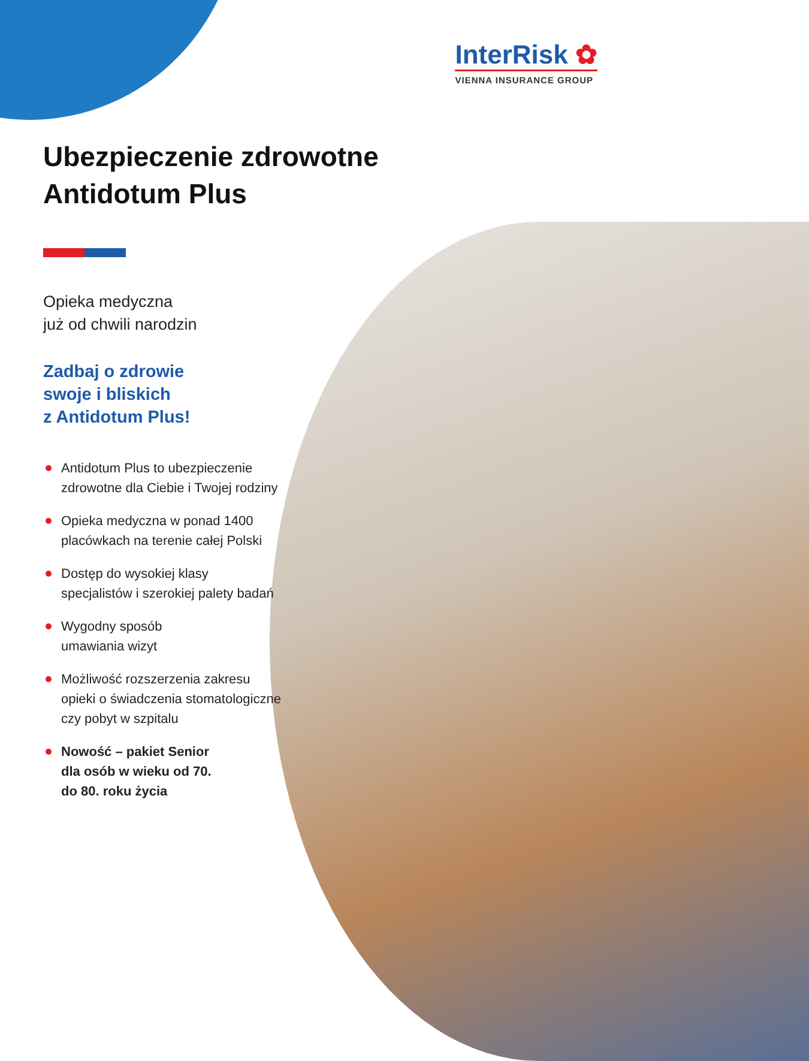InterRisk ✿
VIENNA INSURANCE GROUP
Ubezpieczenie zdrowotne Antidotum Plus
Opieka medyczna
już od chwili narodzin
Zadbaj o zdrowie
swoje i bliskich
z Antidotum Plus!
Antidotum Plus to ubezpieczenie zdrowotne dla Ciebie i Twojej rodziny
Opieka medyczna w ponad 1400 placówkach na terenie całej Polski
Dostęp do wysokiej klasy specjalistów i szerokiej palety badań
Wygodny sposób
umawiania wizyt
Możliwość rozszerzenia zakresu opieki o świadczenia stomatologiczne czy pobyt w szpitalu
Nowość – pakiet Senior
dla osób w wieku od 70.
do 80. roku życia